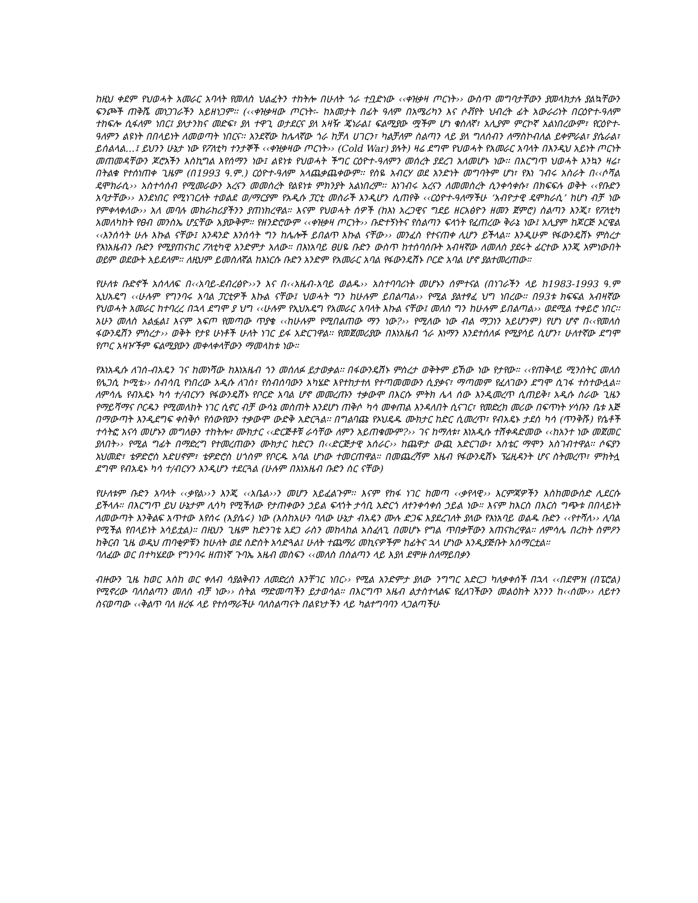ከዚህ ቀደም የህወሓት አመራር አባላት የመለስ ህልፈትን ተከትሎ በሁለት ጎራ ተቧድነው ‹‹ቀዝቃዛ ጦርነት›› ውስጥ መግባታቸውን ያመላክታሉ ያልኳቸውን ፍንጮች ጠቅሼ መነጋገራችን አይዘነጋም፡፡ (‹‹ቀዝቃዛው ጦርነት፡- ከአመታት በፊት ዓለም በአሜሪካን እና ሶቭየት ህብረት ፊት አውራሪነት በርዕዮተ-ዓለም ተከፍሎ ሲፋለም ነበር፤ ያለታንክና መድፍ፣ ያለ ተዋጊ ወታደርና ያለ አዛዥ ጄነራል፤ ፍልሚያው ሟችም ሆነ ቁስለኛ፣ አሊያም ምርኮኛ አልነበረውም፣ የርዕዮተ-ዓለምን ልዩነት በበላይነት ለመወጣት ነበርና፡፡ አንደኛው ከሌላኛው ጎራ ከቻለ ሀገርን፣ ካልቻለም ስልጣን ላይ ያለ ግለሰብን ለማስኮብለል ይቀምራል፣ ያሴራል፣ ይሰልላል…፤ ይህንን ሁኔታ ነው የፖለቲካ ተንታኞች ‹‹ቀዝቃዛው ጦርነት›› (Cold War) ያሉት) ዛሬ ደግሞ የህወሓት የአመራር አባላት በእንዲህ አይነት ጦርነት መጠመዳቸውን ጆሮአችን እስኪግል እየሰማን ነው፤ ልዩነቱ የህወሓት ችግር ርዕዮተ-ዓለምን መሰረት ያደረገ አለመሆኑ ነው፡፡ በእርግጥ ህወሓት እንኳን ዛሬ፣ በትልቁ የተሰነጠቀ ጊዜም (በ1993 ዓ.ም.) ርዕዮተ-ዓለም አላጨቃጨቀውም፡፡ የስዬ አብርሃ ወደ አንድነት መግባትም ሆነ፣ የእነ ገብሩ አስራት በ‹‹ሶሻል ዴሞክራሲ›› አስተሳሰብ የሚመራውን አረናን መመስረት የልዩነቱ ምክንያት አልነበረም፡፡ እነገብሩ አረናን ለመመስረት ሲንቀሳቀሱ፣ በክፍፍሉ ወቅት ‹‹የቡድን አባታቸው›› እንደነበር የሚነገርለት ተወልደ ወ/ማርያም የአዲሱ ፓርቲ መስራች እንዲሆን ሲጠየቅ ‹‹ርዕዮተ-ዓለማችሁ ‘አብዮታዊ ዴሞክራሲ’ ከሆነ ብቻ ነው የምቀላቀለው›› አለ መባሉ መከራከሪያችንን ያጠነክረዋል። እናም የህወሓት ሰዎች (ከእነ አረጋዊና ግደይ ዘርአፅዮን ዘመን ጀምሮ) ስልጣን እንጂ፣ የፖለቲካ አመለካከት የፀብ መንስኤ ሆኗቸው አያውቅም። የዘንድሮውም ‹‹ቀዝቃዛ ጦርነት›› ቡድተኝነትና የስልጣን ፍላጎት የፈጠረው ቅራኔ ነው፤ አሊያም ከጆርጅ ኦርዌል ‹‹እንሰሳት ሁሉ እኩል ናቸው፤ አንዳንድ እንሰሳት ግን ከሌሎች ይበልጥ እኩል ናቸው›› መንፈስ የተናጠቀ ሊሆን ይችላል። እንዲሁም የፋውንዴሽኑ ምስረታ የእነአዜብን ቡድን የሚያጠናክር ፖለቲካዊ አንድምታ አለው። በእነአባይ ፀሀዬ ቡድን ውስጥ ከተሰባሰቡት አብዛኛው ለመለስ ያደሩት ፊርተው እንጂ አምነውበት ወይም ወደውት አይደለም። ለዚህም ይመስለኛል ከእነርሱ ቡድን አንድም የአመራር አባል የፋውንዴሽኑ ቦርድ አባል ሆኖ ያልተመረጠው።
የሁለቱ ቡድኖች አሰላለፍ በ‹‹አባይ-ደብረፅዮ››ን እና በ‹‹አዜብ-አባይ ወልዱ›› አስተባባሪነት መሆኑን ሰምተናል (በነገራችን ላይ ከ1983-1993 ዓ.ም ኢህአዴግ ‹‹ሁሉም የግንባሩ አባል ፓርቲዎች እኩል ናቸው፤ ህወሓት ግን ከሁሉም ይበልጣል›› የሚል ያልተፃፈ ህግ ነበረው፡፡ በ93ቱ ክፍፍል አብዛኛው የህወሓት አመራር ከተባረረ በኋላ ደግሞ ያ ህግ ‹‹ሁሉም የኢህአዴግ የአመራር አባላት እኩል ናቸው፤ መለስ ግን ከሁሉም ይበልጣል›› ወደሚል ተቀይሮ ነበር፡፡ አሁን መለስ አልፏል፤ እናም አፍጦ የመጣው ጥያቄ ‹‹ከሁሉም የሚበልጠው ማን ነው?›› የሚለው ነው ብል ማጋነን አይሆንም) የሆነ ሆኖ በ‹‹የመለስ ፋውንዴሽን ምስረታ›› ወቅት የታዩ ሁነቶች ሁለት ነገር ይፋ አድርገዋል፡፡ የመጀመሪያው በእነአዜብ ጎራ እነማን እንደተሰለፉ የሚያሳይ ሲሆን፣ ሁለተኛው ደግሞ የጦር አዛዦችም ፍልሚያውን መቀላቀላቸውን ማመላከቱ ነው።
የእነአዲሱ ለገሰ-ብአዴን ገና ከመነሻው ከእነአዜብ ጎን መሰለፉ ይታወቃል፡፡ በፋውንዴሽኑ ምስረታ ወቅትም ይኸው ነው የታየው። ‹‹የጠቅላይ ሚንስትር መለስ የሌጋሲ ኮሚቴ›› ሰብሳቢ የነበረው አዲሱ ለገሰ፣ የስብሰባውን አካሄድ እየተከታተለ የተጣመመውን ሲያቃና፣ ማጣመም የፈለገውን ደግሞ ሲገፋ ተስተውሏል። ለምሳሌ የብአዴኑ ካሳ ተ/ብርሃን የፋውንዴሽኑ የቦርድ አባል ሆኖ መመረጡን ተቃውሞ በእርሱ ምትክ ሌላ ሰው እንዲመረጥ ሲጠይቅ፣ አዲሱ ስራው ጊዜን የማይሻማና ቦርዱን የሚመለከት ነገር ሲኖር ብቻ ውሳኔ መስጠት እንደሆነ ጠቅሶ ካሳ መቀጠል እንዳለበት ሲናገር፣ የመድረክ መሪው በፍጥነት ሃሳቡን ቤቱ እጅ በማውጣት እንዲደግፍ ቀስቅሶ የሰውየውን ተቃውሞ ውድቅ አድርጓል፡፡ በግልባጩ የኦህዴዱ ሙክታር ከድር ሲመረጥ፣ የብአዴኑ ታደሰ ካሳ (ጥንቅሹ) የሴቶች ተሳትፎ አናሳ መሆኑን መግለፁን ተከትሎ፣ ሙክታር ‹‹ድርጅቶቹ ራሳቸው ለምን አይጠቁሙም?›› ገና ከማለቱ፣ እነአዲሱ ተሽቀዳድመው ‹‹ከአንተ ነው መጀመር ያለበት›› የሚል ግፊት በማድረግ የተመረጠውን ሙክታር ከድርን በ‹‹ድርጅታዊ አሰራር›› ከጨዋታ ውጪ አድርገው፣ አስቴር ማሞን አስገብተዋል፡፡ ሶፍያን አህመድ፣ ቴዎድሮስ አድሀኖም፣ ቴዎድሮስ ሀጎስም የቦርዱ አባል ሆነው ተመርጠዋል። በመጨረሻም አዜብ የፋውንዴሽኑ ፕሬዚዳንት ሆና ስትመረጥ፣ ምክትሏ ደግሞ የብአዴኑ ካሳ ተ/ብርሃን እንዲሆን ተደርጓል (ሁሉም በእነአዜብ ቡድን ስር ናቸው)
የሁለቱም ቡድን አባላት ‹‹ቃየል››ን እንጂ ‹‹አቤል››ን መሆን አይፈልጉም፡፡ እናም የከፋ ነገር ከመጣ ‹‹ቃየላዊ›› እርምጃዎችን እስከመውሰድ ሊደርሱ ይችላሉ። በእርግጥ ይህ ሁኔታም ሊሳካ የሚችለው የታጠቀውን ኃይል ፍላጎት ታሳቢ አድርጎ ለተንቀሳቀሰ ኃይል ነው። እናም ከእርስ በእርስ ግጭቱ በበላይነት ለመውጣት እንቅልፍ አጥተው እየሰሩ (እያሴሩ) ነው (እስከአሁን ባለው ሁኔታ ብአዴን ሙሉ ድጋፍ እያደረገለት ያለው የእነአባይ ወልዱ ቡድን ‹‹የተሻለ›› ሊባል የሚችል የበላይነት አሳይቷል)። በዚህን ጊዜም ከድንገቴ አደጋ ራስን መከላከል አስፈላጊ በመሆኑ የግል ጥበቃቸውን አጠናክረዋል። ለምሳሌ በረከት ስምዖን ከቅርብ ጊዜ ወዲህ ጠባቂዎቹን ከሁለት ወደ ስድስት አሳድጓል፤ ሁለት ተጨማሪ መኪናዎችም ከፊትና ኋላ ሆነው እንዲያጅቡት አሰማርቷል።
ባለፈው ወር በተካሄደው የግንባሩ ዘጠነኛ ጉባኤ አዜብ መስፍን ‹‹መለስ በስልጣን ላይ እያለ ደሞዙ ስለማይበቃን
ብዙውን ጊዜ ከወር እስከ ወር ቀለብ ሳያልቅብን ለመድረስ እንቸገር ነበር›› የሚል አንድምታ ያለው ንግግር አድርጋ ካለቃቀሰች በኋላ ‹‹በደሞዝ (በፔሮል) የሚኖረው ባለስልጣን መለስ ብቻ ነው›› ስትል ማድመጣችን ይታወሳል። በእርግጥ አዜብ ልታስተላልፍ የፈለገችውን መልዕክት አንንን ከ‹‹ሰሙ›› ለይተን ስናወጣው ‹‹ቅልጥ ባለ ዘረፋ ላይ የተሰማራችሁ ባለስልጣናት በልዩነታችን ላይ ካልተግባባን ላጋልጣችሁ